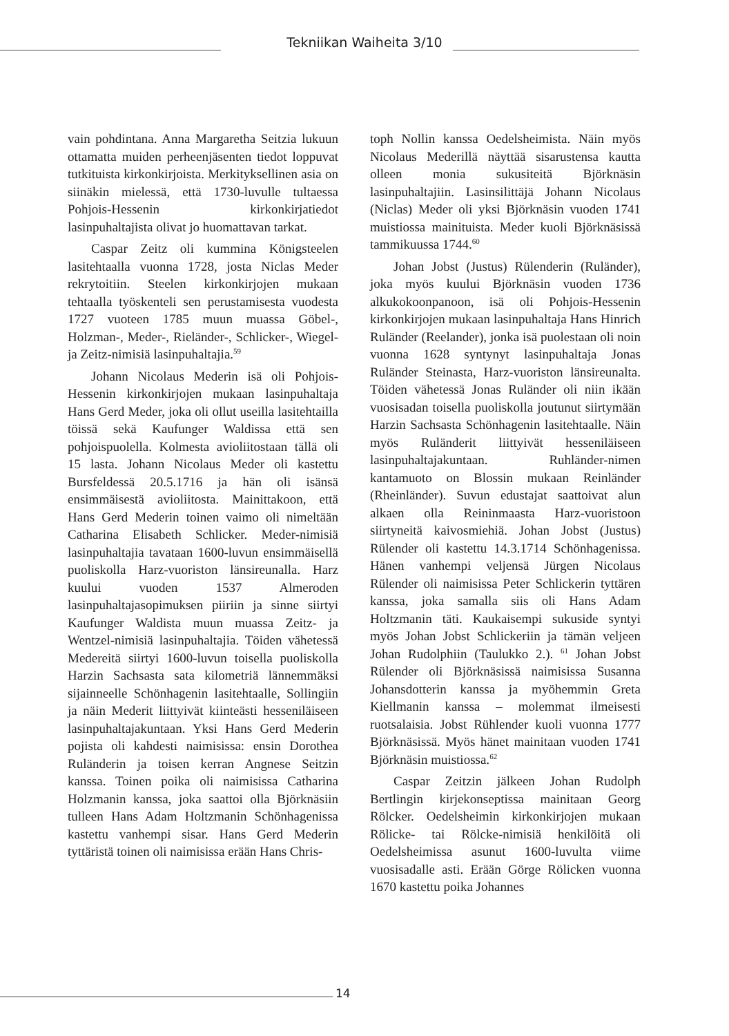Tekniikan Waiheita 3/10
vain pohdintana. Anna Margaretha Seitzia lukuun ottamatta muiden perheenjäsenten tiedot loppuvat tutkituista kirkonkirjoista. Merkityksellinen asia on siinäkin mielessä, että 1730-luvulle tultaessa Pohjois-Hessenin kirkonkirjatiedot lasinpuhaltajista olivat jo huomattavan tarkat.
Caspar Zeitz oli kummina Königsteelen lasitehtaalla vuonna 1728, josta Niclas Meder rekrytoitiin. Steelen kirkonkirjojen mukaan tehtaalla työskenteli sen perustamisesta vuodesta 1727 vuoteen 1785 muun muassa Göbel-, Holzman-, Meder-, Rieländer-, Schlicker-, Wiegel- ja Zeitz-nimisiä lasinpuhaltajia.<sup>59</sup>
Johann Nicolaus Mederin isä oli Pohjois-Hessenin kirkonkirjojen mukaan lasinpuhaltaja Hans Gerd Meder, joka oli ollut useilla lasitehtailla töissä sekä Kaufunger Waldissa että sen pohjoispuolella. Kolmesta avioliitostaan tällä oli 15 lasta. Johann Nicolaus Meder oli kastettu Bursfeldessä 20.5.1716 ja hän oli isänsä ensimmäisestä avioliitosta. Mainittakoon, että Hans Gerd Mederin toinen vaimo oli nimeltään Catharina Elisabeth Schlicker. Meder-nimisiä lasinpuhaltajia tavataan 1600-luvun ensimmäisellä puoliskolla Harz-vuoriston länsireunalla. Harz kuului vuoden 1537 Almeroden lasinpuhaltajasopimuksen piiriin ja sinne siirtyi Kaufunger Waldista muun muassa Zeitz- ja Wentzel-nimisiä lasinpuhaltajia. Töiden vähetessä Medereitä siirtyi 1600-luvun toisella puoliskolla Harzin Sachsasta sata kilometriä lännemmäksi sijainneelle Schönhagenin lasitehtaalle, Sollingiin ja näin Mederit liittyivät kiinteästi hesseniläiseen lasinpuhaltajakuntaan. Yksi Hans Gerd Mederin pojista oli kahdesti naimisissa: ensin Dorothea Ruländerin ja toisen kerran Angnese Seitzin kanssa. Toinen poika oli naimisissa Catharina Holzmanin kanssa, joka saattoi olla Björknäsiin tulleen Hans Adam Holtzmanin Schönhagenissa kastettu vanhempi sisar. Hans Gerd Mederin tyttäristä toinen oli naimisissa erään Hans Chris-
toph Nollin kanssa Oedelsheimista. Näin myös Nicolaus Mederillä näyttää sisarustensa kautta olleen monia sukusiteitä Björknäsin lasinpuhaltajiin. Lasinsilittäjä Johann Nicolaus (Niclas) Meder oli yksi Björknäsin vuoden 1741 muistiossa mainituista. Meder kuoli Björknäsissä tammikuussa 1744.<sup>60</sup>
Johan Jobst (Justus) Rülenderin (Ruländer), joka myös kuului Björknäsin vuoden 1736 alkukokoonpanoon, isä oli Pohjois-Hessenin kirkonkirjojen mukaan lasinpuhaltaja Hans Hinrich Ruländer (Reelander), jonka isä puolestaan oli noin vuonna 1628 syntynyt lasinpuhaltaja Jonas Ruländer Steinasta, Harz-vuoriston länsireunalta. Töiden vähetessä Jonas Ruländer oli niin ikään vuosisadan toisella puoliskolla joutunut siirtymään Harzin Sachsasta Schönhagenin lasitehtaalle. Näin myös Ruländerit liittyivät hesseniläiseen lasinpuhaltajakuntaan. Ruhländer-nimen kantamuoto on Blossin mukaan Reinländer (Rheinländer). Suvun edustajat saattoivat alun alkaen olla Reininmaasta Harz-vuoristoon siirtyneitä kaivosmiehiä. Johan Jobst (Justus) Rülender oli kastettu 14.3.1714 Schönhagenissa. Hänen vanhempi veljensä Jürgen Nicolaus Rülender oli naimisissa Peter Schlickerin tyttären kanssa, joka samalla siis oli Hans Adam Holtzmanin täti. Kaukaisempi sukuside syntyi myös Johan Jobst Schlickeriin ja tämän veljeen Johan Rudolphiin (Taulukko 2.). <sup>61</sup> Johan Jobst Rülender oli Björknäsissä naimisissa Susanna Johansdotterin kanssa ja myöhemmin Greta Kiellmanin kanssa – molemmat ilmeisesti ruotsalaisia. Jobst Rühlender kuoli vuonna 1777 Björknäsissä. Myös hänet mainitaan vuoden 1741 Björknäsin muistiossa.<sup>62</sup>
Caspar Zeitzin jälkeen Johan Rudolph Bertlingin kirjekonseptissa mainitaan Georg Rölcker. Oedelsheimin kirkonkirjojen mukaan Rölicke- tai Rölcke-nimisiä henkilöitä oli Oedelsheimissa asunut 1600-luvulta viime vuosisadalle asti. Erään Görge Rölicken vuonna 1670 kastettu poika Johannes
14